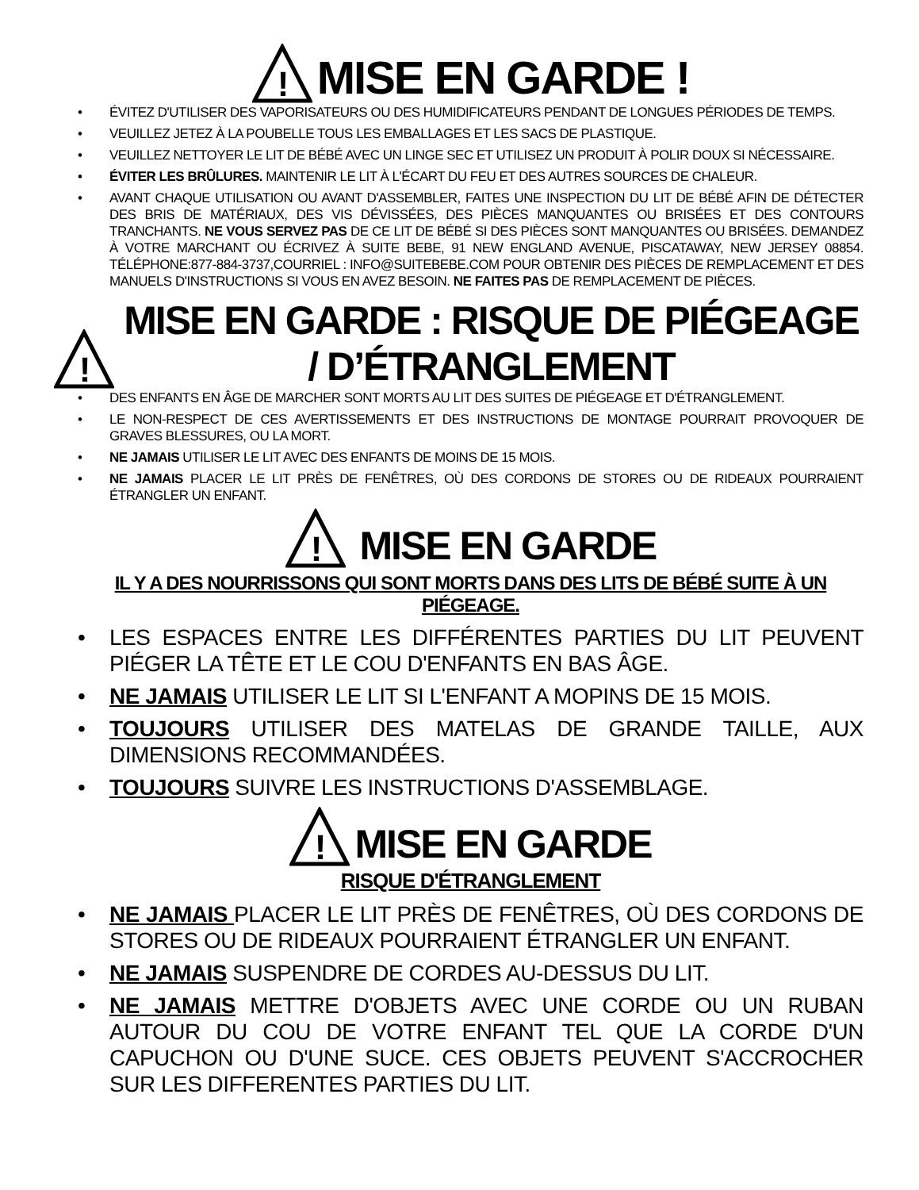!
MISE EN GARDE !
ÉVITEZ D'UTILISER DES VAPORISATEURS OU DES HUMIDIFICATEURS PENDANT DE LONGUES PÉRIODES DE TEMPS.
VEUILLEZ JETEZ À LA POUBELLE TOUS LES EMBALLAGES ET LES SACS DE PLASTIQUE.
VEUILLEZ NETTOYER LE LIT DE BÉBÉ AVEC UN LINGE SEC ET UTILISEZ UN PRODUIT À POLIR DOUX SI NÉCESSAIRE.
ÉVITER LES BRÛLURES. MAINTENIR LE LIT À L'ÉCART DU FEU ET DES AUTRES SOURCES DE CHALEUR.
AVANT CHAQUE UTILISATION OU AVANT D'ASSEMBLER, FAITES UNE INSPECTION DU LIT DE BÉBÉ AFIN DE DÉTECTER DES BRIS DE MATÉRIAUX, DES VIS DÉVISSÉES, DES PIÈCES MANQUANTES OU BRISÉES ET DES CONTOURS TRANCHANTS. NE VOUS SERVEZ PAS DE CE LIT DE BÉBÉ SI DES PIÈCES SONT MANQUANTES OU BRISÉES. DEMANDEZ À VOTRE MARCHANT OU ÉCRIVEZ À SUITE BEBE, 91 NEW ENGLAND AVENUE, PISCATAWAY, NEW JERSEY 08854. TÉLÉPHONE:877-884-3737,COURRIEL : INFO@SUITEBEBE.COM POUR OBTENIR DES PIÈCES DE REMPLACEMENT ET DES MANUELS D'INSTRUCTIONS SI VOUS EN AVEZ BESOIN. NE FAITES PAS DE REMPLACEMENT DE PIÈCES.
!
MISE EN GARDE : RISQUE DE PIÉGEAGE / D’ÉTRANGLEMENT
DES ENFANTS EN ÂGE DE MARCHER SONT MORTS AU LIT DES SUITES DE PIÉGEAGE ET D'ÉTRANGLEMENT.
LE NON-RESPECT DE CES AVERTISSEMENTS ET DES INSTRUCTIONS DE MONTAGE POURRAIT PROVOQUER DE GRAVES BLESSURES, OU LA MORT.
NE JAMAIS UTILISER LE LIT AVEC DES ENFANTS DE MOINS DE 15 MOIS.
NE JAMAIS PLACER LE LIT PRÈS DE FENÊTRES, OÙ DES CORDONS DE STORES OU DE RIDEAUX POURRAIENT ÉTRANGLER UN ENFANT.
!
MISE EN GARDE
IL Y A DES NOURRISSONS QUI SONT MORTS DANS DES LITS DE BÉBÉ SUITE À UN PIÉGEAGE.
LES ESPACES ENTRE LES DIFFÉRENTES PARTIES DU LIT PEUVENT PIÉGER LA TÊTE ET LE COU D'ENFANTS EN BAS ÂGE.
NE JAMAIS UTILISER LE LIT SI L'ENFANT A MOPINS DE 15 MOIS.
TOUJOURS UTILISER DES MATELAS DE GRANDE TAILLE, AUX DIMENSIONS RECOMMANDÉES.
TOUJOURS SUIVRE LES INSTRUCTIONS D'ASSEMBLAGE.
!
MISE EN GARDE
RISQUE D'ÉTRANGLEMENT
NE JAMAIS PLACER LE LIT PRÈS DE FENÊTRES, OÙ DES CORDONS DE STORES OU DE RIDEAUX POURRAIENT ÉTRANGLER UN ENFANT.
NE JAMAIS SUSPENDRE DE CORDES AU-DESSUS DU LIT.
NE JAMAIS METTRE D'OBJETS AVEC UNE CORDE OU UN RUBAN AUTOUR DU COU DE VOTRE ENFANT TEL QUE LA CORDE D'UN CAPUCHON OU D'UNE SUCE. CES OBJETS PEUVENT S'ACCROCHER SUR LES DIFFERENTES PARTIES DU LIT.